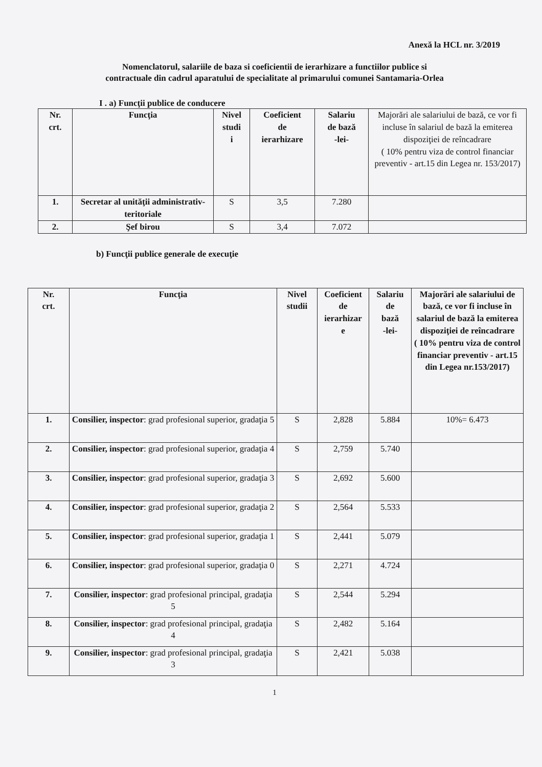Anexă la HCL nr. 3/2019
Nomenclatorul, salariile de baza si coeficientii de ierarhizare a functiilor publice si
contractuale din cadrul aparatului de specialitate al primarului comunei Santamaria-Orlea
I . a) Funcţii publice de conducere
| Nr. crt. | Funcţia | Nivel studi i | Coeficient de ierarhizare | Salariu de bază -lei- | Majorări ale salariului de bază, ce vor fi incluse în salariul de bază la emiterea dispoziţiei de reîncadrare ( 10% pentru viza de control financiar preventiv - art.15 din Legea nr. 153/2017) |
| --- | --- | --- | --- | --- | --- |
| 1. | Secretar al unităţii administrativ-teritoriale | S | 3,5 | 7.280 | |
| 2. | Şef birou | S | 3,4 | 7.072 | |
b) Funcţii publice generale de execuţie
| Nr. crt. | Funcţia | Nivel studii | Coeficient de ierarhizar e | Salariu de bază -lei- | Majorări ale salariului de bază, ce vor fi incluse în salariul de bază la emiterea dispoziţiei de reîncadrare ( 10% pentru viza de control financiar preventiv - art.15 din Legea nr.153/2017) |
| --- | --- | --- | --- | --- | --- |
| 1. | Consilier, inspector : grad profesional superior, gradaţia 5 | S | 2,828 | 5.884 | 10%= 6.473 |
| 2. | Consilier, inspector : grad profesional superior, gradaţia 4 | S | 2,759 | 5.740 | |
| 3. | Consilier, inspector : grad profesional superior, gradaţia 3 | S | 2,692 | 5.600 | |
| 4. | Consilier, inspector : grad profesional superior, gradaţia 2 | S | 2,564 | 5.533 | |
| 5. | Consilier, inspector : grad profesional superior, gradaţia 1 | S | 2,441 | 5.079 | |
| 6. | Consilier, inspector : grad profesional superior, gradaţia 0 | S | 2,271 | 4.724 | |
| 7. | Consilier, inspector : grad profesional principal, gradaţia 5 | S | 2,544 | 5.294 | |
| 8. | Consilier, inspector : grad profesional principal, gradaţia 4 | S | 2,482 | 5.164 | |
| 9. | Consilier, inspector : grad profesional principal, gradaţia 3 | S | 2,421 | 5.038 | |
1